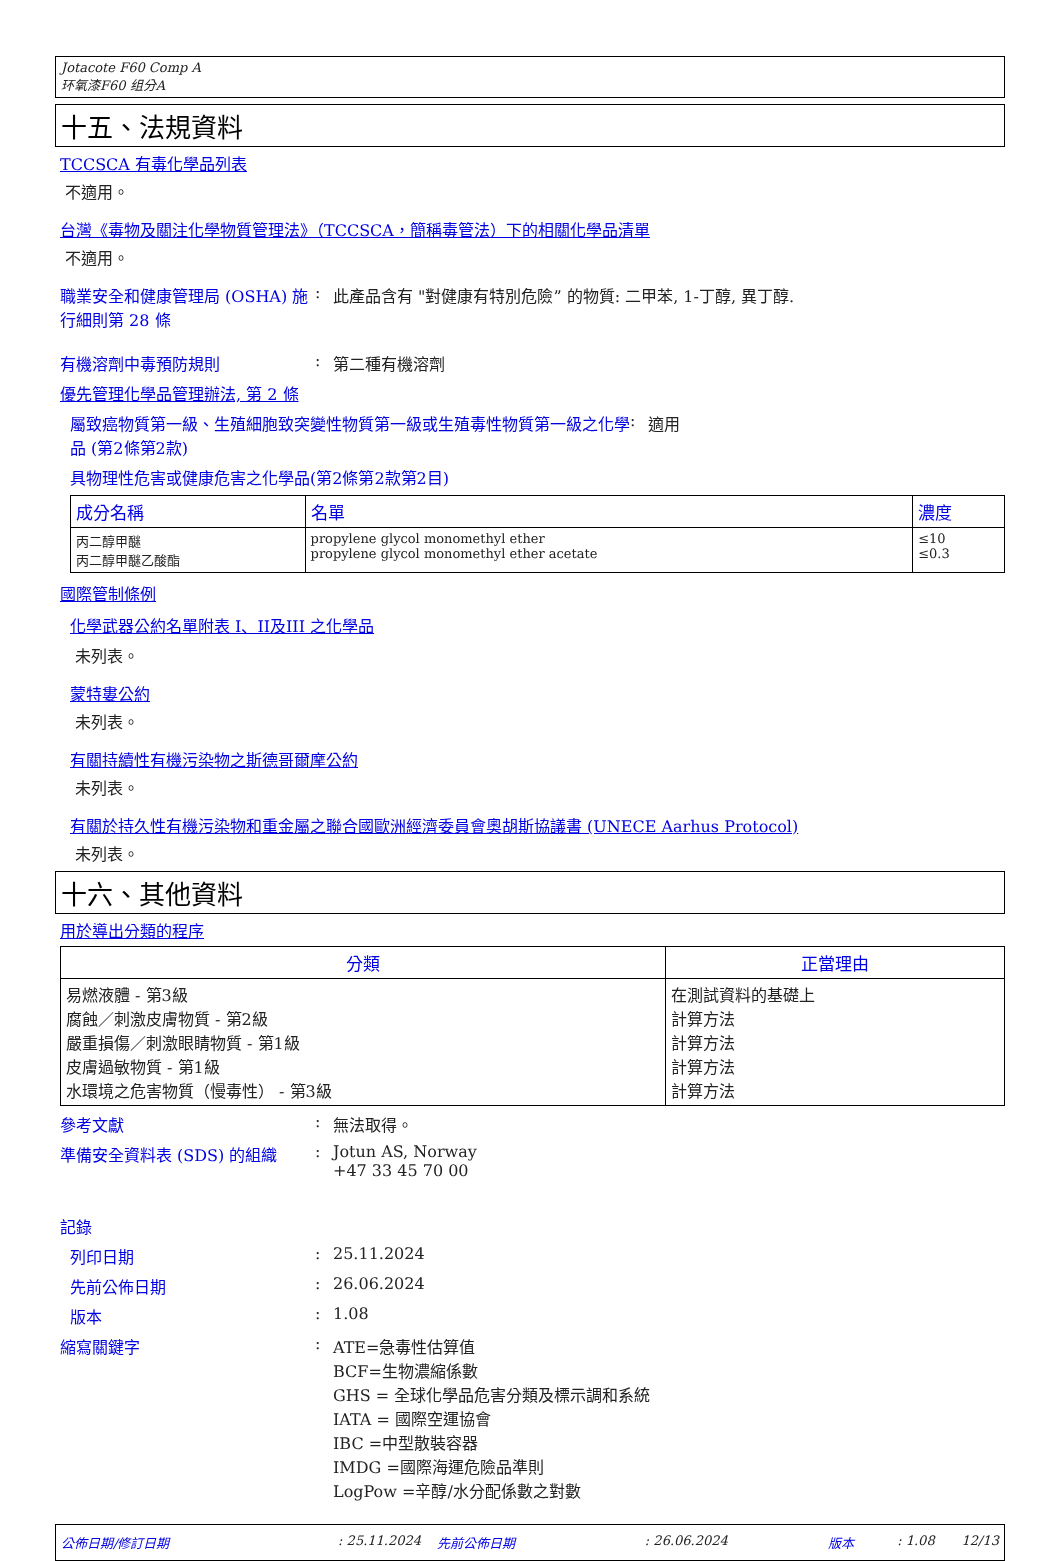Jotacote F60 Comp A
环氧漆F60 组分A
十五、法規資料
TCCSCA 有毒化學品列表
不適用。
台灣《毒物及關注化學物質管理法》（TCCSCA，簡稱毒管法）下的相關化學品清單
不適用。
職業安全和健康管理局 (OSHA) 施行細則第 28 條
: 此產品含有 "對健康有特別危險” 的物質: 二甲苯, 1-丁醇, 異丁醇.
有機溶劑中毒預防規則 : 第二種有機溶劑
優先管理化學品管理辦法, 第 2 條
屬致癌物質第一級、生殖細胞致突變性物質第一級或生殖毒性物質第一級之化學品 (第2條第2款)
: 適用
具物理性危害或健康危害之化學品(第2條第2款第2目)
| 成分名稱 | 名單 | 濃度 |
| --- | --- | --- |
| 丙二醇甲醚 丙二醇甲醚乙酸酯 | propylene glycol monomethyl ether propylene glycol monomethyl ether acetate | ≤10 ≤0.3 |
國際管制條例
化學武器公約名單附表 I、II及III 之化學品
未列表。
蒙特婁公約
未列表。
有關持續性有機污染物之斯德哥爾摩公約
未列表。
有關於持久性有機污染物和重金屬之聯合國歐洲經濟委員會奧胡斯協議書 (UNECE Aarhus Protocol)
未列表。
十六、其他資料
用於導出分類的程序
| 分類 | 正當理由 |
| --- | --- |
| 易燃液體 - 第3級 腐蝕／刺激皮膚物質 - 第2級 嚴重損傷／刺激眼睛物質 - 第1級 皮膚過敏物質 - 第1級 水環境之危害物質（慢毒性） - 第3級 | 在測試資料的基礎上 計算方法 計算方法 計算方法 計算方法 |
參考文獻 : 無法取得。
準備安全資料表 (SDS) 的組織 : Jotun AS, Norway
+47 33 45 70 00
記錄
列印日期 : 25.11.2024
先前公佈日期 : 26.06.2024
版本 : 1.08
縮寫關鍵字 : ATE=急毒性估算值
BCF=生物濃縮係數
GHS = 全球化學品危害分類及標示調和系統
IATA = 國際空運協會
IBC =中型散裝容器
IMDG =國際海運危險品準則
LogPow =辛醇/水分配係數之對數
公佈日期/修訂日期: 25.11.2024 先前公佈日期: 26.06.2024 版本: 1.08 12/13